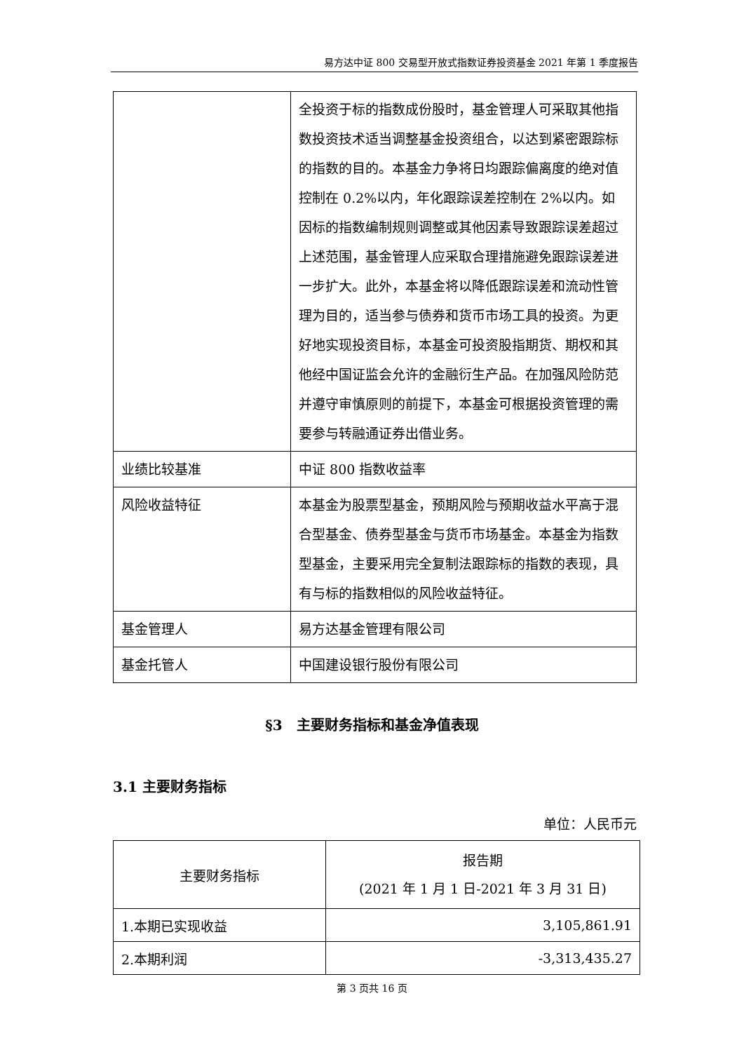易方达中证 800 交易型开放式指数证券投资基金 2021 年第 1 季度报告
| | 全投资于标的指数成份股时，基金管理人可采取其他指数投资技术适当调整基金投资组合，以达到紧密跟踪标的指数的目的。本基金力争将日均跟踪偏离度的绝对值控制在 0.2%以内，年化跟踪误差控制在 2%以内。如因标的指数编制规则调整或其他因素导致跟踪误差超过上述范围，基金管理人应采取合理措施避免跟踪误差进一步扩大。此外，本基金将以降低跟踪误差和流动性管理为目的，适当参与债券和货币市场工具的投资。为更好地实现投资目标，本基金可投资股指期货、期权和其他经中国证监会允许的金融衍生产品。在加强风险防范并遵守审慎原则的前提下，本基金可根据投资管理的需要参与转融通证券出借业务。 |
| 业绩比较基准 | 中证 800 指数收益率 |
| 风险收益特征 | 本基金为股票型基金，预期风险与预期收益水平高于混合型基金、债券型基金与货币市场基金。本基金为指数型基金，主要采用完全复制法跟踪标的指数的表现，具有与标的指数相似的风险收益特征。 |
| 基金管理人 | 易方达基金管理有限公司 |
| 基金托管人 | 中国建设银行股份有限公司 |
§3　主要财务指标和基金净值表现
3.1 主要财务指标
单位：人民币元
| 主要财务指标 | 报告期 (2021 年 1 月 1 日-2021 年 3 月 31 日) |
| 1.本期已实现收益 | 3,105,861.91 |
| 2.本期利润 | -3,313,435.27 |
第 3 页共 16 页